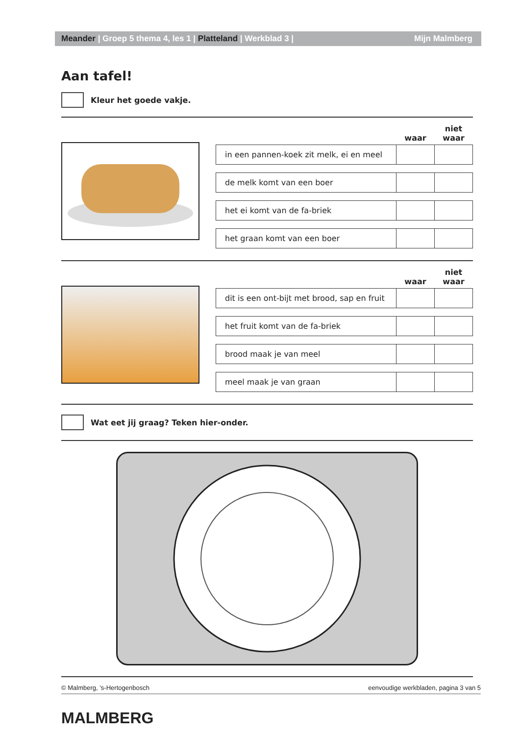Meander | Groep 5 thema 4, les 1 | Platteland | Werkblad 3 | Mijn Malmberg
Aan tafel!
Kleur het goede vakje.
| | waar | niet waar |
| --- | --- | --- |
| in een pannen-koek zit melk, ei en meel | | |
| de melk komt van een boer | | |
| het ei komt van de fa-briek | | |
| het graan komt van een boer | | |
| | waar | niet waar |
| --- | --- | --- |
| dit is een ont-bijt met brood, sap en fruit | | |
| het fruit komt van de fa-briek | | |
| brood maak je van meel | | |
| meel maak je van graan | | |
Wat eet jij graag? Teken hier-onder.
© Malmberg, ’s-Hertogenbosch eenvoudige werkbladen, pagina 3 van 5
MALMBERG